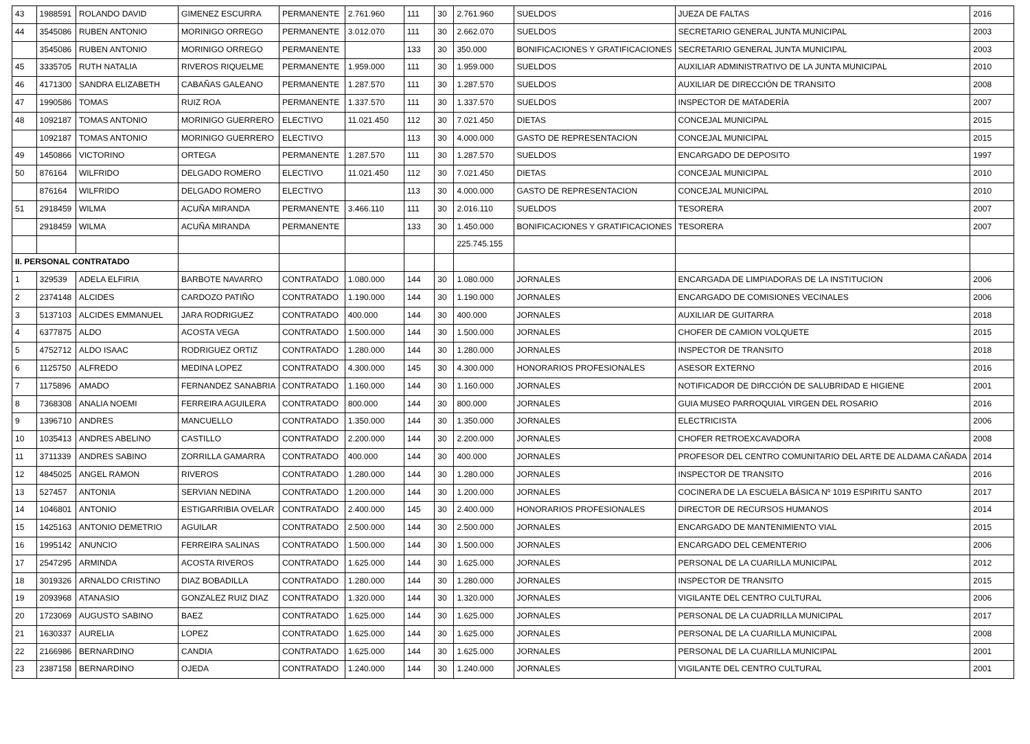| 43 | 1988591 | ROLANDO DAVID | GIMENEZ ESCURRA | PERMANENTE | 2.761.960 | 111 | 30 | 2.761.960 | SUELDOS | JUEZA DE FALTAS | 2016 |
| 44 | 3545086 | RUBEN ANTONIO | MORINIGO ORREGO | PERMANENTE | 3.012.070 | 111 | 30 | 2.662.070 | SUELDOS | SECRETARIO GENERAL JUNTA MUNICIPAL | 2003 |
| | 3545086 | RUBEN ANTONIO | MORINIGO ORREGO | PERMANENTE | | 133 | 30 | 350.000 | BONIFICACIONES Y GRATIFICACIONES | SECRETARIO GENERAL JUNTA MUNICIPAL | 2003 |
| 45 | 3335705 | RUTH NATALIA | RIVEROS RIQUELME | PERMANENTE | 1.959.000 | 111 | 30 | 1.959.000 | SUELDOS | AUXILIAR ADMINISTRATIVO DE LA JUNTA MUNICIPAL | 2010 |
| 46 | 4171300 | SANDRA ELIZABETH | CABAÑAS GALEANO | PERMANENTE | 1.287.570 | 111 | 30 | 1.287.570 | SUELDOS | AUXILIAR DE DIRECCIÓN DE TRANSITO | 2008 |
| 47 | 1990586 | TOMAS | RUIZ ROA | PERMANENTE | 1.337.570 | 111 | 30 | 1.337.570 | SUELDOS | INSPECTOR DE MATADERÍA | 2007 |
| 48 | 1092187 | TOMAS ANTONIO | MORINIGO GUERRERO | ELECTIVO | 11.021.450 | 112 | 30 | 7.021.450 | DIETAS | CONCEJAL MUNICIPAL | 2015 |
| | 1092187 | TOMAS ANTONIO | MORINIGO GUERRERO | ELECTIVO | | 113 | 30 | 4.000.000 | GASTO DE REPRESENTACION | CONCEJAL MUNICIPAL | 2015 |
| 49 | 1450866 | VICTORINO | ORTEGA | PERMANENTE | 1.287.570 | 111 | 30 | 1.287.570 | SUELDOS | ENCARGADO DE DEPOSITO | 1997 |
| 50 | 876164 | WILFRIDO | DELGADO ROMERO | ELECTIVO | 11.021.450 | 112 | 30 | 7.021.450 | DIETAS | CONCEJAL MUNICIPAL | 2010 |
| | 876164 | WILFRIDO | DELGADO ROMERO | ELECTIVO | | 113 | 30 | 4.000.000 | GASTO DE REPRESENTACION | CONCEJAL MUNICIPAL | 2010 |
| 51 | 2918459 | WILMA | ACUÑA MIRANDA | PERMANENTE | 3.466.110 | 111 | 30 | 2.016.110 | SUELDOS | TESORERA | 2007 |
| | 2918459 | WILMA | ACUÑA MIRANDA | PERMANENTE | | 133 | 30 | 1.450.000 | BONIFICACIONES Y GRATIFICACIONES | TESORERA | 2007 |
| | | | | | | | | 225.745.155 | | | |
| II. PERSONAL CONTRATADO | | | | | | | | | | | |
| 1 | 329539 | ADELA ELFIRIA | BARBOTE NAVARRO | CONTRATADO | 1.080.000 | 144 | 30 | 1.080.000 | JORNALES | ENCARGADA DE LIMPIADORAS DE LA INSTITUCION | 2006 |
| 2 | 2374148 | ALCIDES | CARDOZO PATIÑO | CONTRATADO | 1.190.000 | 144 | 30 | 1.190.000 | JORNALES | ENCARGADO DE COMISIONES VECINALES | 2006 |
| 3 | 5137103 | ALCIDES EMMANUEL | JARA RODRIGUEZ | CONTRATADO | 400.000 | 144 | 30 | 400.000 | JORNALES | AUXILIAR DE GUITARRA | 2018 |
| 4 | 6377875 | ALDO | ACOSTA VEGA | CONTRATADO | 1.500.000 | 144 | 30 | 1.500.000 | JORNALES | CHOFER DE CAMION VOLQUETE | 2015 |
| 5 | 4752712 | ALDO ISAAC | RODRIGUEZ ORTIZ | CONTRATADO | 1.280.000 | 144 | 30 | 1.280.000 | JORNALES | INSPECTOR DE TRANSITO | 2018 |
| 6 | 1125750 | ALFREDO | MEDINA LOPEZ | CONTRATADO | 4.300.000 | 145 | 30 | 4.300.000 | HONORARIOS PROFESIONALES | ASESOR EXTERNO | 2016 |
| 7 | 1175896 | AMADO | FERNANDEZ SANABRIA | CONTRATADO | 1.160.000 | 144 | 30 | 1.160.000 | JORNALES | NOTIFICADOR DE DIRCCIÓN DE SALUBRIDAD E HIGIENE | 2001 |
| 8 | 7368308 | ANALIA NOEMI | FERREIRA AGUILERA | CONTRATADO | 800.000 | 144 | 30 | 800.000 | JORNALES | GUIA MUSEO PARROQUIAL VIRGEN DEL ROSARIO | 2016 |
| 9 | 1396710 | ANDRES | MANCUELLO | CONTRATADO | 1.350.000 | 144 | 30 | 1.350.000 | JORNALES | ELECTRICISTA | 2006 |
| 10 | 1035413 | ANDRES ABELINO | CASTILLO | CONTRATADO | 2.200.000 | 144 | 30 | 2.200.000 | JORNALES | CHOFER RETROEXCAVADORA | 2008 |
| 11 | 3711339 | ANDRES SABINO | ZORRILLA GAMARRA | CONTRATADO | 400.000 | 144 | 30 | 400.000 | JORNALES | PROFESOR DEL CENTRO COMUNITARIO DEL ARTE DE ALDAMA CAÑADA | 2014 |
| 12 | 4845025 | ANGEL RAMON | RIVEROS | CONTRATADO | 1.280.000 | 144 | 30 | 1.280.000 | JORNALES | INSPECTOR DE TRANSITO | 2016 |
| 13 | 527457 | ANTONIA | SERVIAN NEDINA | CONTRATADO | 1.200.000 | 144 | 30 | 1.200.000 | JORNALES | COCINERA DE LA ESCUELA BÁSICA Nº 1019 ESPIRITU SANTO | 2017 |
| 14 | 1046801 | ANTONIO | ESTIGARRIBIA OVELAR | CONTRATADO | 2.400.000 | 145 | 30 | 2.400.000 | HONORARIOS PROFESIONALES | DIRECTOR DE RECURSOS HUMANOS | 2014 |
| 15 | 1425163 | ANTONIO DEMETRIO | AGUILAR | CONTRATADO | 2.500.000 | 144 | 30 | 2.500.000 | JORNALES | ENCARGADO DE MANTENIMIENTO VIAL | 2015 |
| 16 | 1995142 | ANUNCIO | FERREIRA SALINAS | CONTRATADO | 1.500.000 | 144 | 30 | 1.500.000 | JORNALES | ENCARGADO DEL CEMENTERIO | 2006 |
| 17 | 2547295 | ARMINDA | ACOSTA RIVEROS | CONTRATADO | 1.625.000 | 144 | 30 | 1.625.000 | JORNALES | PERSONAL DE LA CUARILLA MUNICIPAL | 2012 |
| 18 | 3019326 | ARNALDO CRISTINO | DIAZ BOBADILLA | CONTRATADO | 1.280.000 | 144 | 30 | 1.280.000 | JORNALES | INSPECTOR DE TRANSITO | 2015 |
| 19 | 2093968 | ATANASIO | GONZALEZ RUIZ DIAZ | CONTRATADO | 1.320.000 | 144 | 30 | 1.320.000 | JORNALES | VIGILANTE DEL CENTRO CULTURAL | 2006 |
| 20 | 1723069 | AUGUSTO SABINO | BAEZ | CONTRATADO | 1.625.000 | 144 | 30 | 1.625.000 | JORNALES | PERSONAL DE LA CUADRILLA MUNICIPAL | 2017 |
| 21 | 1630337 | AURELIA | LOPEZ | CONTRATADO | 1.625.000 | 144 | 30 | 1.625.000 | JORNALES | PERSONAL DE LA CUARILLA MUNICIPAL | 2008 |
| 22 | 2166986 | BERNARDINO | CANDIA | CONTRATADO | 1.625.000 | 144 | 30 | 1.625.000 | JORNALES | PERSONAL DE LA CUARILLA MUNICIPAL | 2001 |
| 23 | 2387158 | BERNARDINO | OJEDA | CONTRATADO | 1.240.000 | 144 | 30 | 1.240.000 | JORNALES | VIGILANTE DEL CENTRO CULTURAL | 2001 |